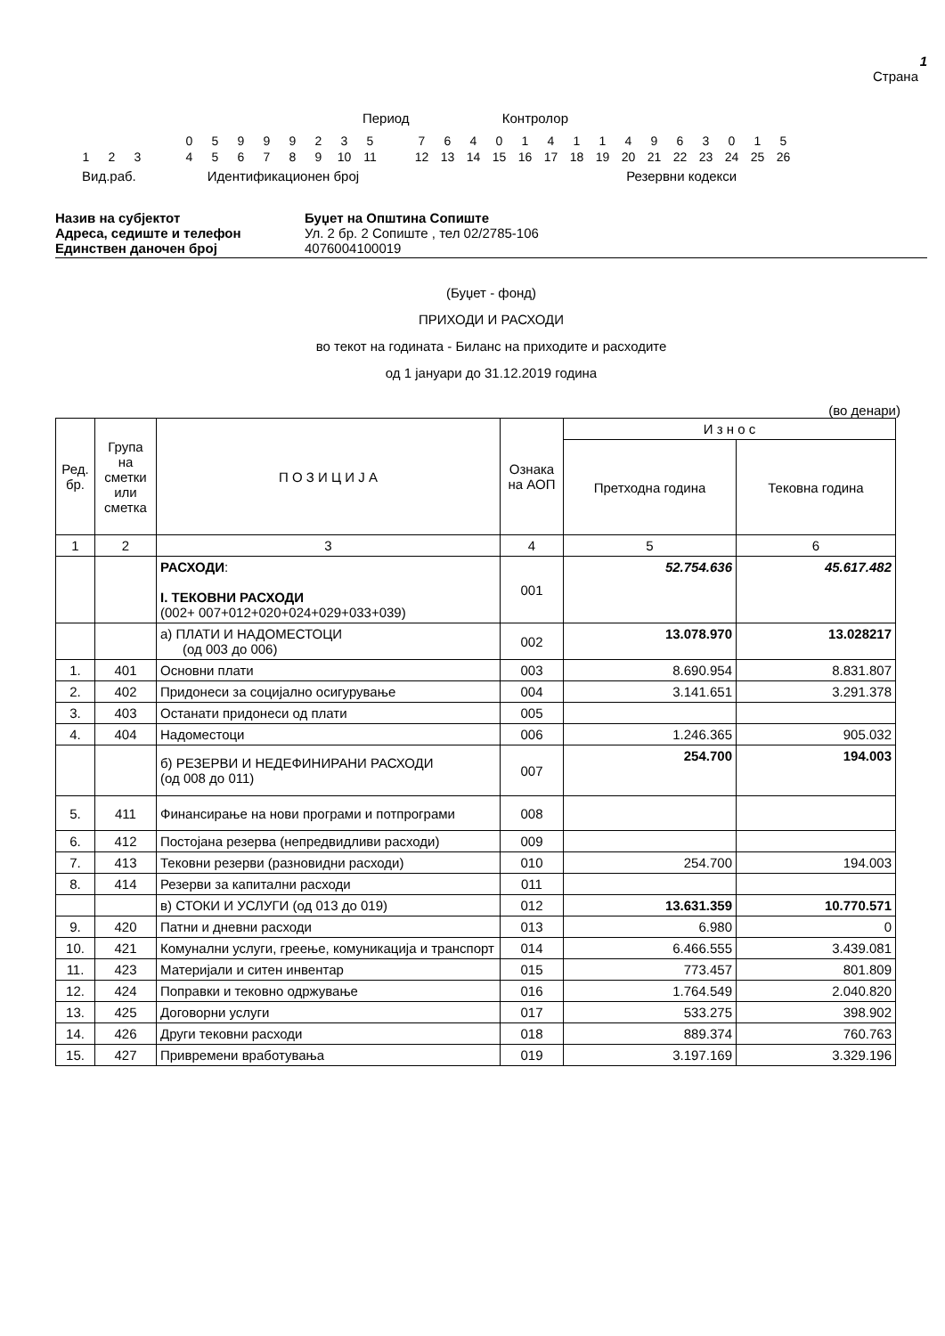1
Страна
Период Контролор
| | | | | 0 | 5 | 9 | 9 | 9 | 2 | 3 | 5 | | 7 | 6 | 4 | 0 | 1 | 4 | 1 | 1 | 4 | 9 | 6 | 3 | 0 | 1 | 5 |
| 1 | 2 | 3 | | 4 | 5 | 6 | 7 | 8 | 9 | 10 | 11 | | 12 | 13 | 14 | 15 | 16 | 17 | 18 | 19 | 20 | 21 | 22 | 23 | 24 | 25 | 26 |
Вид.раб. Идентификационен број Резервни кодекси
Назив на субјектот Буџет на Општина Сопиште
Адреса, седиште и телефон Ул. 2 бр. 2 Сопиште , тел 02/2785-106
Единствен даночен број 4076004100019
(Буџет - фонд)
ПРИХОДИ И РАСХОДИ
во текот на годината - Биланс на приходите и расходите
од 1 јануари до 31.12.2019 година
(во денари)
| Ред. бр. | Група на сметки или сметка | П О З И Ц И Ј А | Ознака на АОП | И з н о с | |
| --- | --- | --- | --- | --- | --- |
| | | | | Претходна година | Тековна година |
| 1 | 2 | 3 | 4 | 5 | 6 |
| | | РАСХОДИ : I. ТЕКОВНИ РАСХОДИ (002+ 007+012+020+024+029+033+039) | 001 | 52.754.636 | 45.617.482 |
| | | а) ПЛАТИ И НАДОМЕСТОЦИ (од 003 до 006) | 002 | 13.078.970 | 13.028217 |
| 1. | 401 | Основни плати | 003 | 8.690.954 | 8.831.807 |
| 2. | 402 | Придонеси за социјално осигурување | 004 | 3.141.651 | 3.291.378 |
| 3. | 403 | Останати придонеси од плати | 005 | | |
| 4. | 404 | Надоместоци | 006 | 1.246.365 | 905.032 |
| | | б) РЕЗЕРВИ И НЕДЕФИНИРАНИ РАСХОДИ (од 008 до 011) | 007 | 254.700 | 194.003 |
| 5. | 411 | Финансирање на нови програми и потпрограми | 008 | | |
| 6. | 412 | Постојана резерва (непредвидливи расходи) | 009 | | |
| 7. | 413 | Тековни резерви (разновидни расходи) | 010 | 254.700 | 194.003 |
| 8. | 414 | Резерви за капитални расходи | 011 | | |
| | | в) СТОКИ И УСЛУГИ (од 013 до 019) | 012 | 13.631.359 | 10.770.571 |
| 9. | 420 | Патни и дневни расходи | 013 | 6.980 | 0 |
| 10. | 421 | Комунални услуги, греење, комуникација и транспорт | 014 | 6.466.555 | 3.439.081 |
| 11. | 423 | Материјали и ситен инвентар | 015 | 773.457 | 801.809 |
| 12. | 424 | Поправки и тековно одржување | 016 | 1.764.549 | 2.040.820 |
| 13. | 425 | Договорни услуги | 017 | 533.275 | 398.902 |
| 14. | 426 | Други тековни расходи | 018 | 889.374 | 760.763 |
| 15. | 427 | Привремени вработувања | 019 | 3.197.169 | 3.329.196 |